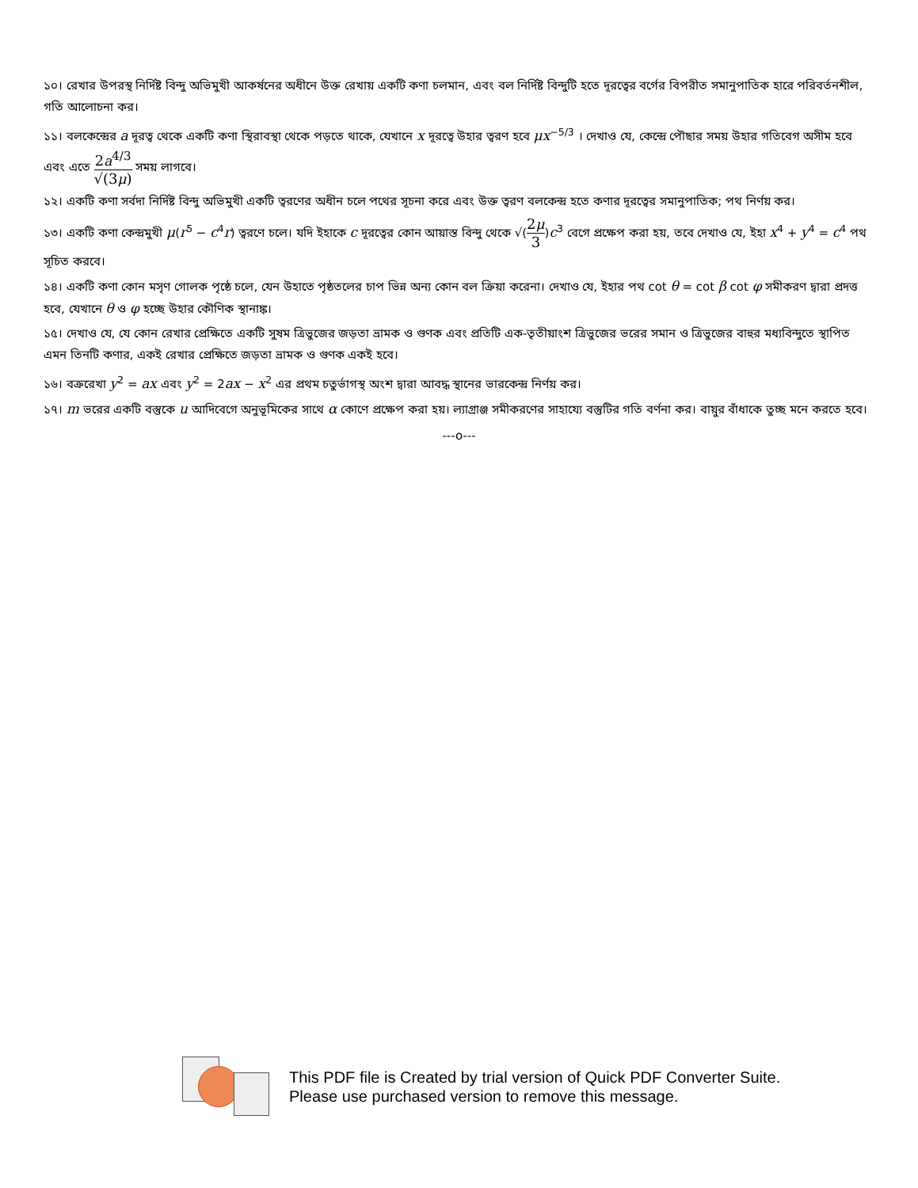১০। রেখার উপরস্থ নির্দিষ্ট বিন্দু অভিমুখী আকর্ষনের অধীনে উক্ত রেখায় একটি কণা চলমান, এবং বল নির্দিষ্ট বিন্দুটি হতে দূরত্বের বর্গের বিপরীত সমানুপাতিক হারে পরিবর্তনশীল, গতি আলোচনা কর।
১১। বলকেন্দ্রের a দূরত্ব থেকে একটি কণা স্থিরাবস্থা থেকে পড়তে থাকে, যেখানে x দূরত্বে উহার ত্বরণ হবে μx<sup>−5/3</sup> । দেখাও যে, কেন্দ্রে পৌছার সময় উহার গতিবেগ অসীম হবে এবং এতে 2a<sup>4/3</sup> √(3μ) সময় লাগবে।
১২। একটি কণা সর্বদা নির্দিষ্ট বিন্দু অভিমুখী একটি ত্বরণের অধীন চলে পথের সূচনা করে এবং উক্ত ত্বরণ বলকেন্দ্র হতে কণার দূরত্বের সমানুপাতিক; পথ নির্ণয় কর।
১৩। একটি কণা কেন্দ্রমুখী μ(r<sup>5</sup> − c<sup>4</sup>r) ত্বরণে চলে। যদি ইহাকে c দূরত্বের কোন আয়াস্ত বিন্দু থেকে √(2μ 3)c<sup>3</sup> বেগে প্রক্ষেপ করা হয়, তবে দেখাও যে, ইহা x<sup>4</sup> + y<sup>4</sup> = c<sup>4</sup> পথ সূচিত করবে।
১৪। একটি কণা কোন মসৃণ গোলক পৃষ্ঠে চলে, যেন উহাতে পৃষ্ঠতলের চাপ ভিন্ন অন্য কোন বল ক্রিয়া করেনা। দেখাও যে, ইহার পথ cot θ = cot β cot φ সমীকরণ দ্বারা প্রদত্ত হবে, যেখানে θ ও φ হচ্ছে উহার কৌণিক স্থানাঙ্ক।
১৫। দেখাও যে, যে কোন রেখার প্রেক্ষিতে একটি সুষম ত্রিভুজের জড়তা ভ্রামক ও গুণক এবং প্রতিটি এক-তৃতীয়াংশ ত্রিভুজের ভরের সমান ও ত্রিভুজের বাহুর মধ্যবিন্দুতে স্থাপিত এমন তিনটি কণার, একই রেখার প্রেক্ষিতে জড়তা ভ্রামক ও গুণক একই হবে।
১৬। বক্ররেখা y<sup>2</sup> = ax এবং y<sup>2</sup> = 2ax − x<sup>2</sup> এর প্রথম চতুর্ভাগস্থ অংশ দ্বারা আবদ্ধ স্থানের ভারকেন্দ্র নির্ণয় কর।
১৭। m ভরের একটি বস্তুকে u আদিবেগে অনুভূমিকের সাথে α কোণে প্রক্ষেপ করা হয়। ল্যাগ্রাঞ্জ সমীকরণের সাহায্যে বস্তুটির গতি বর্ণনা কর। বায়ুর বাঁধাকে তুচ্ছ মনে করতে হবে।
---o---
This PDF file is Created by trial version of Quick PDF Converter Suite.
Please use purchased version to remove this message.